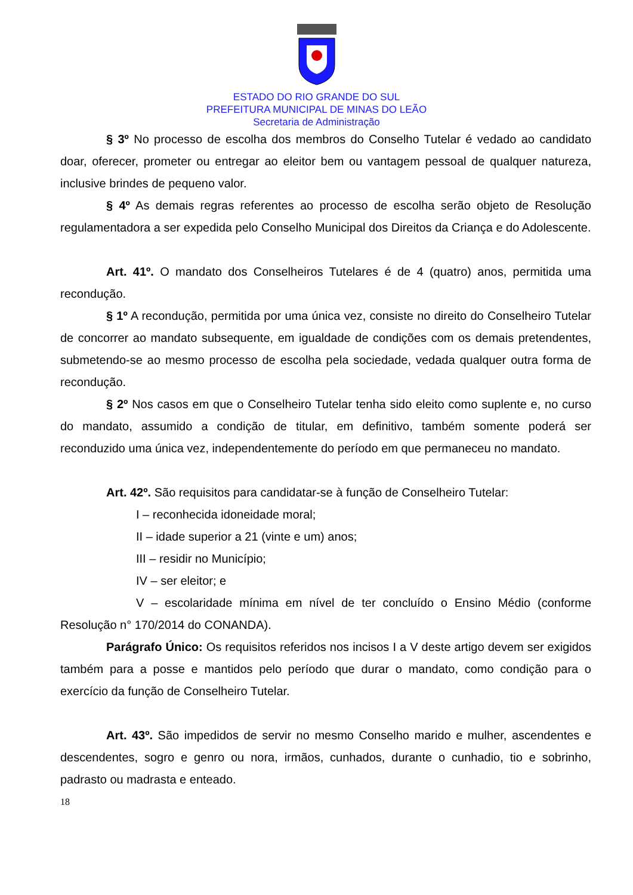ESTADO DO RIO GRANDE DO SUL
PREFEITURA MUNICIPAL DE MINAS DO LEÃO
Secretaria de Administração
§ 3º No processo de escolha dos membros do Conselho Tutelar é vedado ao candidato doar, oferecer, prometer ou entregar ao eleitor bem ou vantagem pessoal de qualquer natureza, inclusive brindes de pequeno valor.
§ 4º As demais regras referentes ao processo de escolha serão objeto de Resolução regulamentadora a ser expedida pelo Conselho Municipal dos Direitos da Criança e do Adolescente.
Art. 41º. O mandato dos Conselheiros Tutelares é de 4 (quatro) anos, permitida uma recondução.
§ 1º A recondução, permitida por uma única vez, consiste no direito do Conselheiro Tutelar de concorrer ao mandato subsequente, em igualdade de condições com os demais pretendentes, submetendo-se ao mesmo processo de escolha pela sociedade, vedada qualquer outra forma de recondução.
§ 2º Nos casos em que o Conselheiro Tutelar tenha sido eleito como suplente e, no curso do mandato, assumido a condição de titular, em definitivo, também somente poderá ser reconduzido uma única vez, independentemente do período em que permaneceu no mandato.
Art. 42º. São requisitos para candidatar-se à função de Conselheiro Tutelar:
I – reconhecida idoneidade moral;
II – idade superior a 21 (vinte e um) anos;
III – residir no Município;
IV – ser eleitor; e
V – escolaridade mínima em nível de ter concluído o Ensino Médio (conforme Resolução n° 170/2014 do CONANDA).
Parágrafo Único: Os requisitos referidos nos incisos I a V deste artigo devem ser exigidos também para a posse e mantidos pelo período que durar o mandato, como condição para o exercício da função de Conselheiro Tutelar.
Art. 43º. São impedidos de servir no mesmo Conselho marido e mulher, ascendentes e descendentes, sogro e genro ou nora, irmãos, cunhados, durante o cunhadio, tio e sobrinho, padrasto ou madrasta e enteado.
18